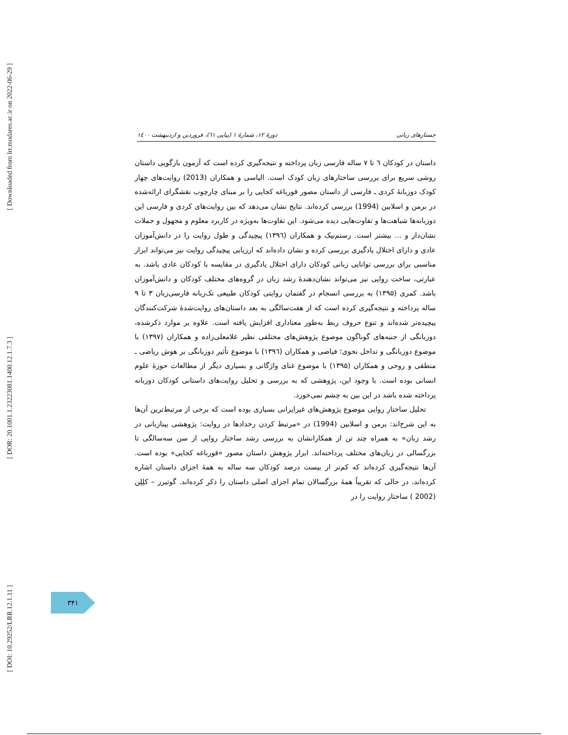[ Downloaded from lrr.modares.ac.ir on 2022-06-29 ]
[ DOR: 20.1001.1.23223081.1400.12.1.7.3 ]
[ DOI: 10.29252/LRR.12.1.11 ]
جستارهای زبانی دورهٔ ۱۲، شمارهٔ ۱ (پیاپی ٦١)، فروردین و اردیبهشت ۱٤۰۰
داستان در کودکان ٦ تا ۷ ساله فارسی زبان پرداخته و نتیجه‌گیری کرده است که آزمون بازگویی داستان روشی سریع برای بررسی ساختارهای زبان کودک است. الیاسی و همکاران (2013) روایت‌های چهار کودک دوزبانهٔ کردی ـ فارسی از داستان مصور قورباغه کجایی را بر مبنای چارچوب نقشگرای ارائه‌شده در برمن و اسلابین (1994) بررسی کرده‌اند. نتایج نشان می‌دهد که بین روایت‌های کردی و فارسی این دوزبانه‌ها شباهت‌ها و تفاوت‌هایی دیده می‌شود. این تفاوت‌ها به‌ویژه در کاربرد معلوم و مجهول و جملات نشان‌دار و ... بیشتر است. رستم‌بیک و همکاران (۱۳۹٦) پیچیدگی و طول روایت را در دانش‌آموزان عادی و دارای اختلال یادگیری بررسی کرده و نشان داده‌اند که ارزیابی پیچیدگی روایت نیز می‌تواند ابزار مناسبی برای بررسی توانایی زبانی کودکان دارای اختلال یادگیری در مقایسه با کودکان عادی باشد. به عبارتی، ساخت روایی نیز می‌تواند نشان‌دهندهٔ رشد زبان در گروه‌های مختلف کودکان و دانش‌آموزان باشد. کمری (۱۳۹۵) به بررسی انسجام در گفتمان روایتی کودکان طبیعی تک‌زبانه فارسی‌زبان ۳ تا ۹ ساله پرداخته و نتیجه‌گیری کرده است که از هفت‌سالگی به بعد داستان‌های روایت‌شدهٔ شرکت‌کنندگان پیچیده‌تر شده‌اند و تنوع حروف ربط به‌طور معناداری افزایش یافته است. علاوه بر موارد ذکرشده، دوزبانگی از جنبه‌های گوناگون موضوع پژوهش‌های مختلفی نظیر غلامعلی‌زاده و همکاران (۱۳۹۷) با موضوع دوزبانگی و تداخل نحوی؛ فیاضی و همکاران (۱۳۹٦) با موضوع تأثیر دوزبانگی بر هوش ریاضی ـ منطقی و روحی و همکاران (۱۳۹۵) با موضوع غنای واژگانی و بسیاری دیگر از مطالعات حوزهٔ علوم انسانی بوده است. با وجود این، پژوهشی که به بررسی و تحلیل روایت‌های داستانی کودکان دوزبانه پرداخته شده باشد در این بین به چشم نمی‌خورد.
تحلیل ساختار روایی موضوع پژوهش‌های غیرایرانی بسیاری بوده است که برخی از مرتبط‌ترین آن‌ها به این شرح‌اند: برمن و اسلابین (1994) در «مرتبط کردن رخدادها در روایت: پژوهشی بینازبانی در رشد زبان» به همراه چند تن از همکارانشان به بررسی رشد ساختار روایی از سن سه‌سالگی تا بزرگسالی در زبان‌های مختلف پرداخته‌اند. ابزار پژوهش داستان مصور «قورباغه کجایی» بوده است. آن‌ها نتیجه‌گیری کرده‌اند که کم‌تر از بیست درصد کودکان سه ساله به همهٔ اجزای داستان اشاره کرده‌اند، در حالی که تقریباً همهٔ بزرگسالان تمام اجزای اصلی داستان را ذکر کرده‌اند. گوتیرز – کلِلِن (2002 ) ساختار روایت را در
۳۴۱